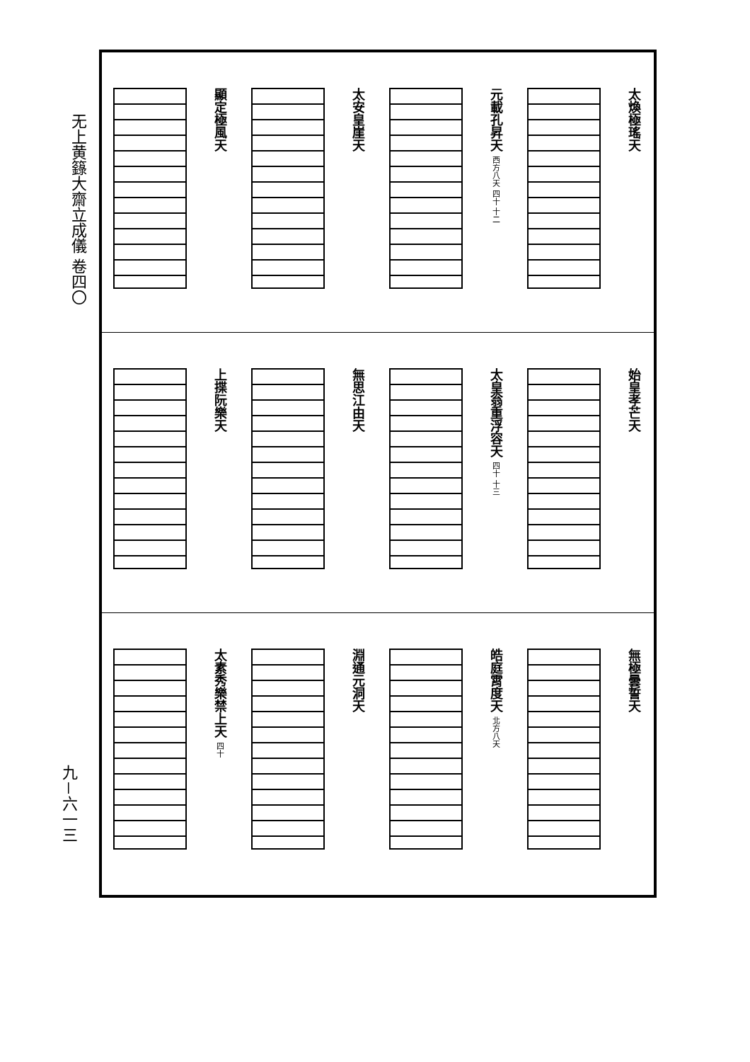无上黄籙大齋立成儀 卷四〇
太煥極瑤天
元載孔昇天 西方八天 四十 十二
太安皇崖天
顯定極風天
始皇孝芒天
太皇翁重浮容天 四十 十三
無思江由天
上揲阮樂天
無極曇誓天
皓庭霄度天 北方八天
淵通元洞天
太素秀樂禁上天 四十
九－六一三